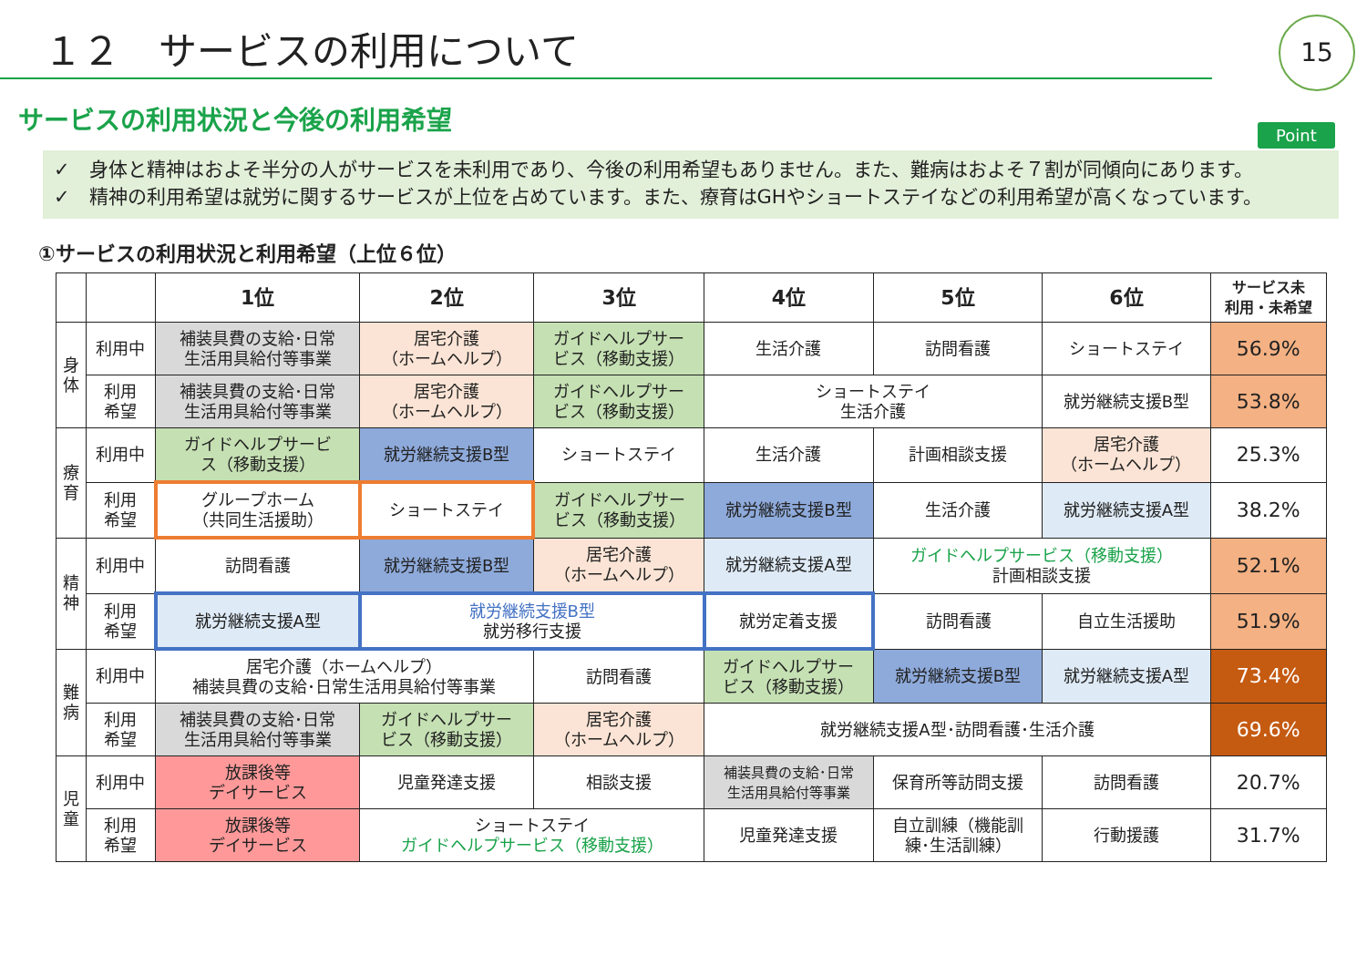１２　サービスの利用について 15
サービスの利用状況と今後の利用希望
Point
✓　身体と精神はおよそ半分の人がサービスを未利用であり、今後の利用希望もありません。また、難病はおよそ７割が同傾向にあります。
✓　精神の利用希望は就労に関するサービスが上位を占めています。また、療育はGHやショートステイなどの利用希望が高くなっています。
①サービスの利用状況と利用希望（上位６位）
| | | 1位 | 2位 | 3位 | 4位 | 5位 | 6位 | サービス未 利用・未希望 |
| --- | --- | --- | --- | --- | --- | --- | --- | --- |
| 身 体 | 利用中 | 補装具費の支給･日常 生活用具給付等事業 | 居宅介護 （ホームヘルプ） | ガイドヘルプサー ビス（移動支援） | 生活介護 | 訪問看護 | ショートステイ | 56.9% |
| | 利用 希望 | 補装具費の支給･日常 生活用具給付等事業 | 居宅介護 （ホームヘルプ） | ガイドヘルプサー ビス（移動支援） | ショートステイ 生活介護 | | 就労継続支援B型 | 53.8% |
| 療 育 | 利用中 | ガイドヘルプサービ ス（移動支援） | 就労継続支援B型 | ショートステイ | 生活介護 | 計画相談支援 | 居宅介護 （ホームヘルプ） | 25.3% |
| | 利用 希望 | グループホーム （共同生活援助） | ショートステイ | ガイドヘルプサー ビス（移動支援） | 就労継続支援B型 | 生活介護 | 就労継続支援A型 | 38.2% |
| 精 神 | 利用中 | 訪問看護 | 就労継続支援B型 | 居宅介護 （ホームヘルプ） | 就労継続支援A型 | ガイドヘルプサービス（移動支援） 計画相談支援 | | 52.1% |
| | 利用 希望 | 就労継続支援A型 | 就労継続支援B型 就労移行支援 | | 就労定着支援 | 訪問看護 | 自立生活援助 | 51.9% |
| 難 病 | 利用中 | 居宅介護（ホームヘルプ） 補装具費の支給･日常生活用具給付等事業 | | 訪問看護 | ガイドヘルプサー ビス（移動支援） | 就労継続支援B型 | 就労継続支援A型 | 73.4% |
| | 利用 希望 | 補装具費の支給･日常 生活用具給付等事業 | ガイドヘルプサー ビス（移動支援） | 居宅介護 （ホームヘルプ） | 就労継続支援A型･訪問看護･生活介護 | | | 69.6% |
| 児 童 | 利用中 | 放課後等 デイサービス | 児童発達支援 | 相談支援 | 補装具費の支給･日常 生活用具給付等事業 | 保育所等訪問支援 | 訪問看護 | 20.7% |
| | 利用 希望 | 放課後等 デイサービス | ショートステイ ガイドヘルプサービス（移動支援） | | 児童発達支援 | 自立訓練（機能訓 練･生活訓練） | 行動援護 | 31.7% |